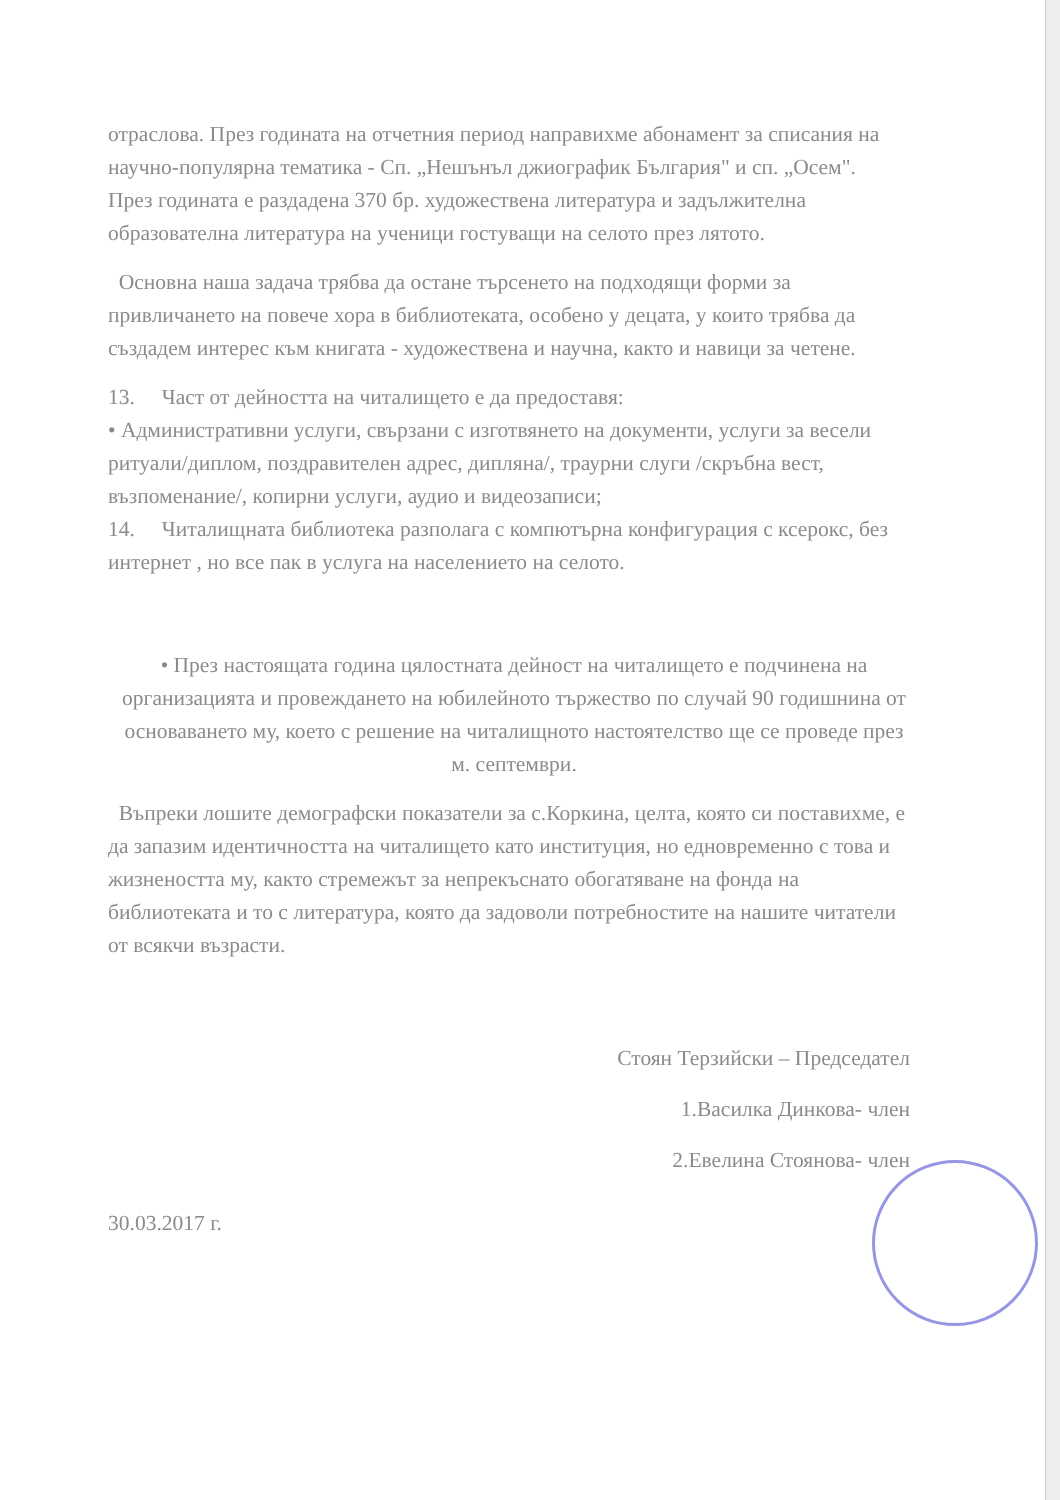отраслова. През годината на отчетния период направихме абонамент за списания на научно-популярна тематика - Сп. „Нешънъл джиографик България" и сп. „Осем".
През годината е раздадена 370 бр. художествена литература и задължителна образователна литература на ученици гостуващи на селото през лятото.
Основна наша задача трябва да остане търсенето на подходящи форми за привличането на повече хора в библиотеката, особено у децата, у които трябва да създадем интерес към книгата - художествена и научна, както и навици за четене.
13. Част от дейността на читалището е да предоставя:
• Административни услуги, свързани с изготвянето на документи, услуги за весели ритуали/диплом, поздравителен адрес, дипляна/, траурни слуги /скръбна вест, възпоменание/, копирни услуги, аудио и видеозаписи;
14. Читалищната библиотека разполага с компютърна конфигурация с ксерокс, без интернет , но все пак в услуга на населението на селото.
• През настоящата година цялостната дейност на читалището е подчинена на организацията и провеждането на юбилейното тържество по случай 90 годишнина от основаването му, което с решение на читалищното настоятелство ще се проведе през м. септември.
Въпреки лошите демографски показатели за с.Коркина, целта, която си поставихме, е да запазим идентичността на читалището като институция, но едновременно с това и жизнеността му, както стремежът за непрекъснато обогатяване на фонда на библиотеката и то с литература, която да задоволи потребностите на нашите читатели от всякчи възрасти.
Стоян Терзийски – Председател
1.Василка Динкова- член
2.Евелина Стоянова- член
30.03.2017 г.